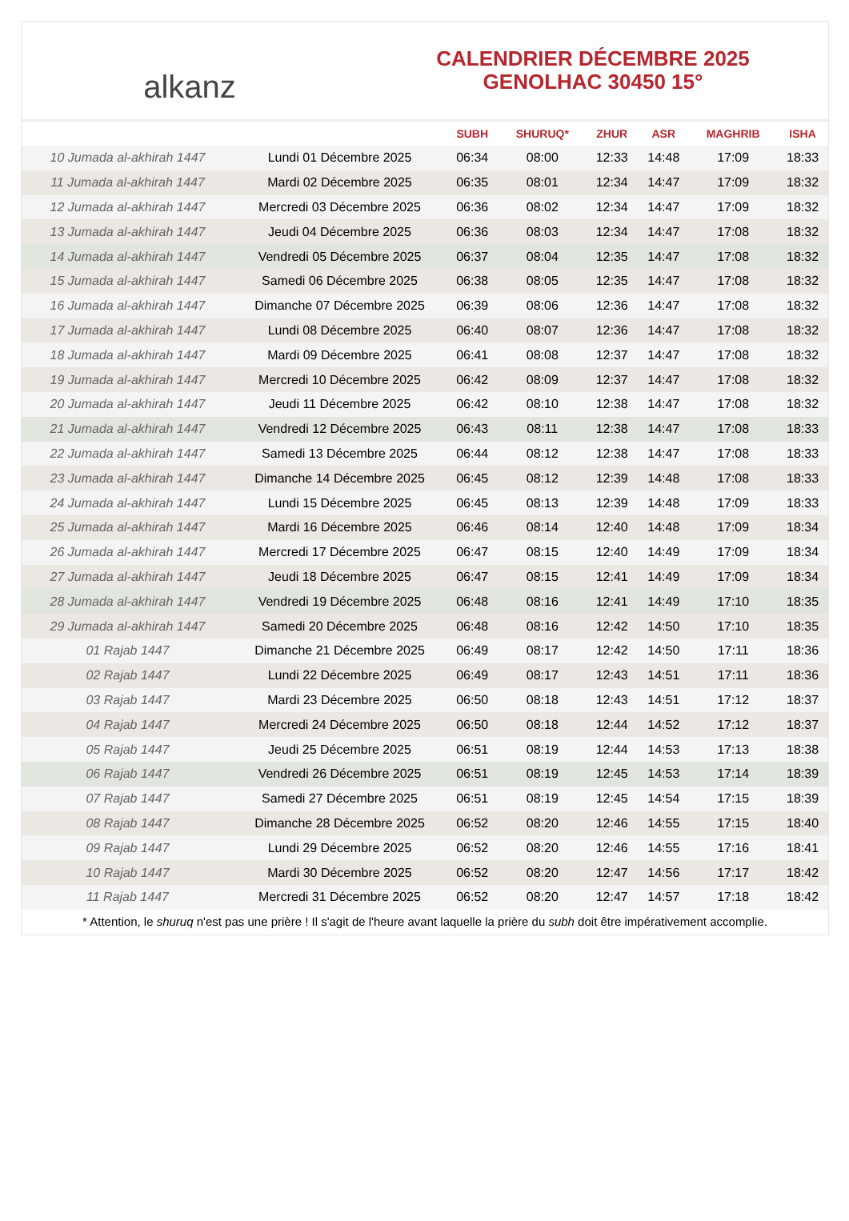alkanz
CALENDRIER DÉCEMBRE 2025
GENOLHAC 30450 15°
| | | SUBH | SHURUQ* | ZHUR | ASR | MAGHRIB | ISHA |
| --- | --- | --- | --- | --- | --- | --- | --- |
| 10 Jumada al-akhirah 1447 | Lundi 01 Décembre 2025 | 06:34 | 08:00 | 12:33 | 14:48 | 17:09 | 18:33 |
| 11 Jumada al-akhirah 1447 | Mardi 02 Décembre 2025 | 06:35 | 08:01 | 12:34 | 14:47 | 17:09 | 18:32 |
| 12 Jumada al-akhirah 1447 | Mercredi 03 Décembre 2025 | 06:36 | 08:02 | 12:34 | 14:47 | 17:09 | 18:32 |
| 13 Jumada al-akhirah 1447 | Jeudi 04 Décembre 2025 | 06:36 | 08:03 | 12:34 | 14:47 | 17:08 | 18:32 |
| 14 Jumada al-akhirah 1447 | Vendredi 05 Décembre 2025 | 06:37 | 08:04 | 12:35 | 14:47 | 17:08 | 18:32 |
| 15 Jumada al-akhirah 1447 | Samedi 06 Décembre 2025 | 06:38 | 08:05 | 12:35 | 14:47 | 17:08 | 18:32 |
| 16 Jumada al-akhirah 1447 | Dimanche 07 Décembre 2025 | 06:39 | 08:06 | 12:36 | 14:47 | 17:08 | 18:32 |
| 17 Jumada al-akhirah 1447 | Lundi 08 Décembre 2025 | 06:40 | 08:07 | 12:36 | 14:47 | 17:08 | 18:32 |
| 18 Jumada al-akhirah 1447 | Mardi 09 Décembre 2025 | 06:41 | 08:08 | 12:37 | 14:47 | 17:08 | 18:32 |
| 19 Jumada al-akhirah 1447 | Mercredi 10 Décembre 2025 | 06:42 | 08:09 | 12:37 | 14:47 | 17:08 | 18:32 |
| 20 Jumada al-akhirah 1447 | Jeudi 11 Décembre 2025 | 06:42 | 08:10 | 12:38 | 14:47 | 17:08 | 18:32 |
| 21 Jumada al-akhirah 1447 | Vendredi 12 Décembre 2025 | 06:43 | 08:11 | 12:38 | 14:47 | 17:08 | 18:33 |
| 22 Jumada al-akhirah 1447 | Samedi 13 Décembre 2025 | 06:44 | 08:12 | 12:38 | 14:47 | 17:08 | 18:33 |
| 23 Jumada al-akhirah 1447 | Dimanche 14 Décembre 2025 | 06:45 | 08:12 | 12:39 | 14:48 | 17:08 | 18:33 |
| 24 Jumada al-akhirah 1447 | Lundi 15 Décembre 2025 | 06:45 | 08:13 | 12:39 | 14:48 | 17:09 | 18:33 |
| 25 Jumada al-akhirah 1447 | Mardi 16 Décembre 2025 | 06:46 | 08:14 | 12:40 | 14:48 | 17:09 | 18:34 |
| 26 Jumada al-akhirah 1447 | Mercredi 17 Décembre 2025 | 06:47 | 08:15 | 12:40 | 14:49 | 17:09 | 18:34 |
| 27 Jumada al-akhirah 1447 | Jeudi 18 Décembre 2025 | 06:47 | 08:15 | 12:41 | 14:49 | 17:09 | 18:34 |
| 28 Jumada al-akhirah 1447 | Vendredi 19 Décembre 2025 | 06:48 | 08:16 | 12:41 | 14:49 | 17:10 | 18:35 |
| 29 Jumada al-akhirah 1447 | Samedi 20 Décembre 2025 | 06:48 | 08:16 | 12:42 | 14:50 | 17:10 | 18:35 |
| 01 Rajab 1447 | Dimanche 21 Décembre 2025 | 06:49 | 08:17 | 12:42 | 14:50 | 17:11 | 18:36 |
| 02 Rajab 1447 | Lundi 22 Décembre 2025 | 06:49 | 08:17 | 12:43 | 14:51 | 17:11 | 18:36 |
| 03 Rajab 1447 | Mardi 23 Décembre 2025 | 06:50 | 08:18 | 12:43 | 14:51 | 17:12 | 18:37 |
| 04 Rajab 1447 | Mercredi 24 Décembre 2025 | 06:50 | 08:18 | 12:44 | 14:52 | 17:12 | 18:37 |
| 05 Rajab 1447 | Jeudi 25 Décembre 2025 | 06:51 | 08:19 | 12:44 | 14:53 | 17:13 | 18:38 |
| 06 Rajab 1447 | Vendredi 26 Décembre 2025 | 06:51 | 08:19 | 12:45 | 14:53 | 17:14 | 18:39 |
| 07 Rajab 1447 | Samedi 27 Décembre 2025 | 06:51 | 08:19 | 12:45 | 14:54 | 17:15 | 18:39 |
| 08 Rajab 1447 | Dimanche 28 Décembre 2025 | 06:52 | 08:20 | 12:46 | 14:55 | 17:15 | 18:40 |
| 09 Rajab 1447 | Lundi 29 Décembre 2025 | 06:52 | 08:20 | 12:46 | 14:55 | 17:16 | 18:41 |
| 10 Rajab 1447 | Mardi 30 Décembre 2025 | 06:52 | 08:20 | 12:47 | 14:56 | 17:17 | 18:42 |
| 11 Rajab 1447 | Mercredi 31 Décembre 2025 | 06:52 | 08:20 | 12:47 | 14:57 | 17:18 | 18:42 |
* Attention, le shuruq n'est pas une prière ! Il s'agit de l'heure avant laquelle la prière du subh doit être impérativement accomplie.